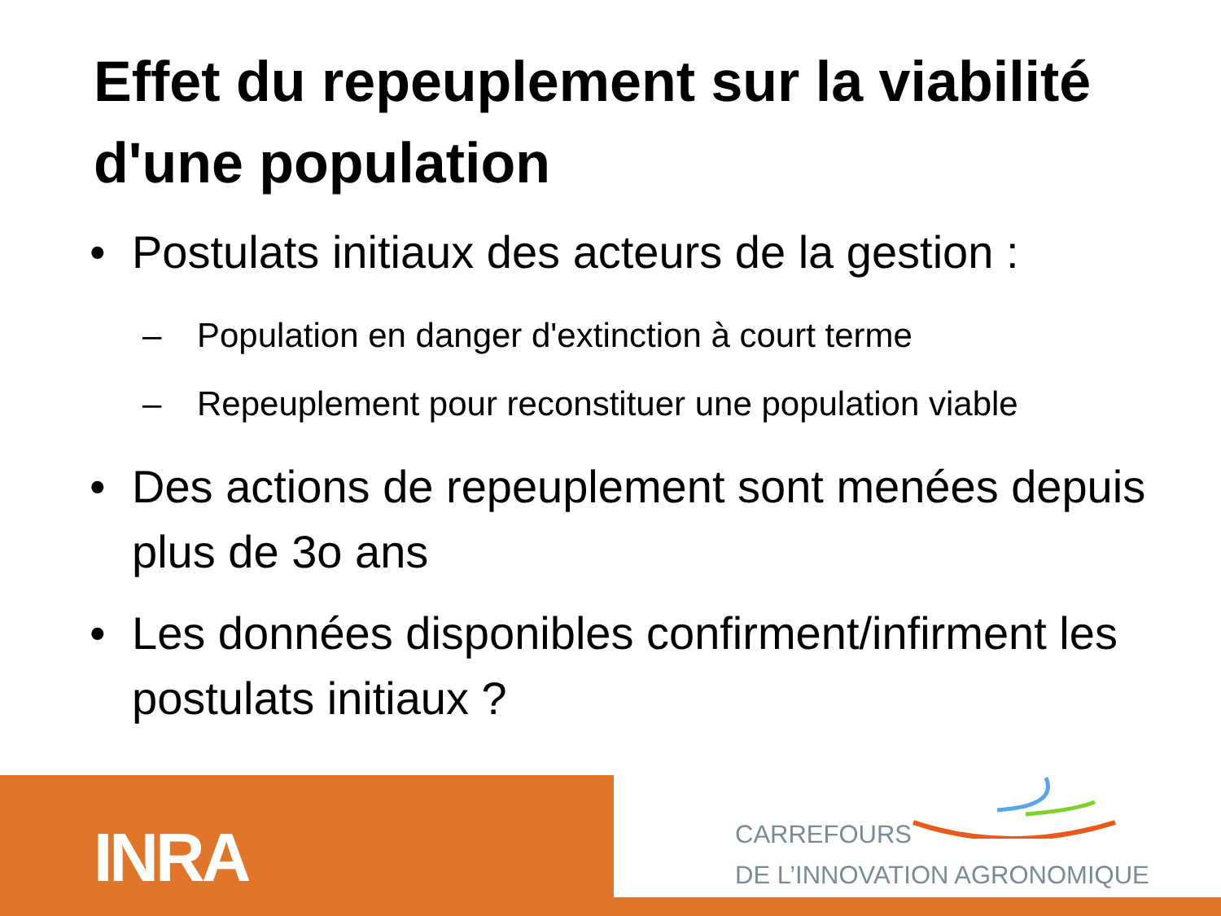Effet du repeuplement sur la viabilité d'une population
• Postulats initiaux des acteurs de la gestion :
– Population en danger d'extinction à court terme
– Repeuplement pour reconstituer une population viable
• Des actions de repeuplement sont menées depuis plus de 3o ans
• Les données disponibles confirment/infirment les postulats initiaux ?
INRA
CARREFOURS
DE L’INNOVATION AGRONOMIQUE